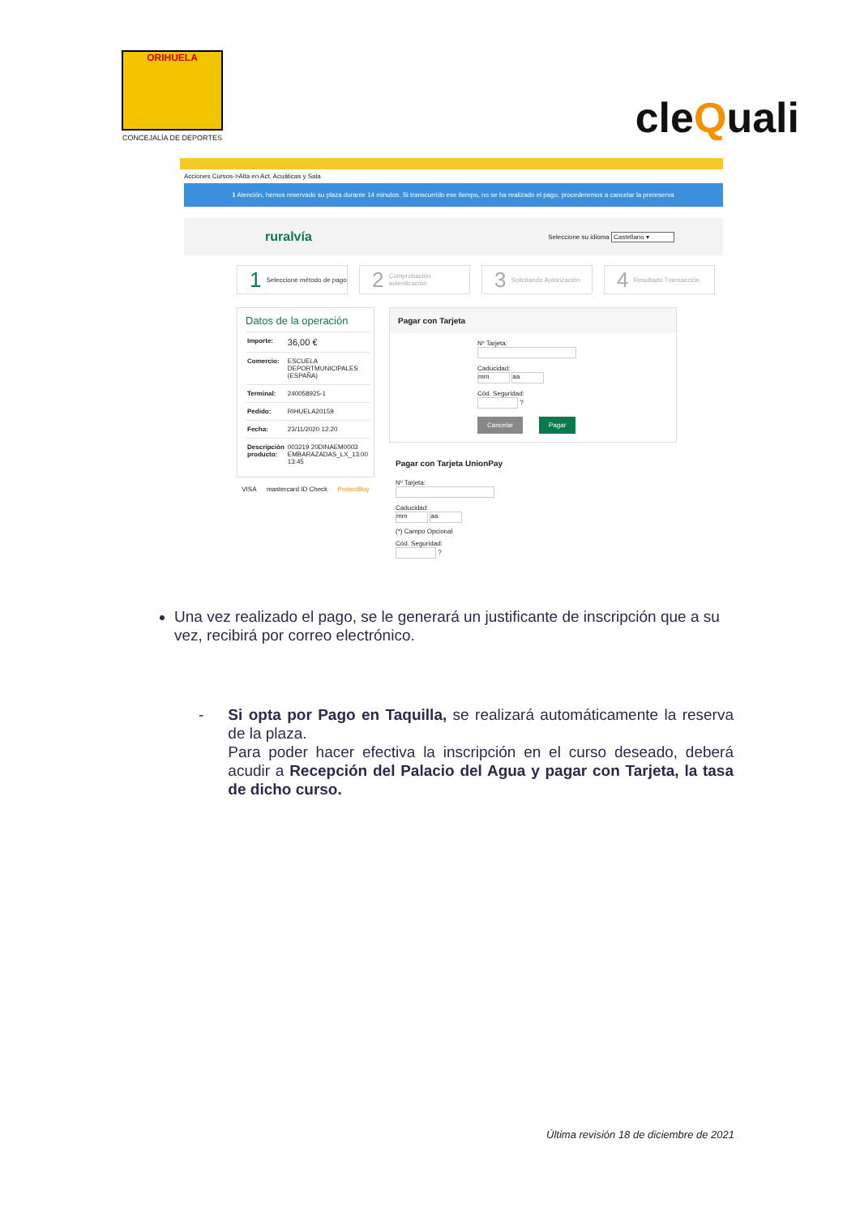ORIHUELA
CONCEJALÍA DE DEPORTES
cleQuali
Acciones Cursos->Alta en Act. Acuáticas y Sala
ℹ Atención, hemos reservado su plaza durante 14 minutos. Si transcurrido ese tiempo, no se ha realizado el pago, procederemos a cancelar la prereserva
ruralvía Seleccione su idioma Castellano ▾
1 Seleccione método de pago
2 Comprobación autenticación
3 Solicitando Autorización
4 Resultado Transacción
Datos de la operación
| Importe: | 36,00 € |
| Comercio: | ESCUELA DEPORTMUNICIPALES (ESPAÑA) |
| Terminal: | 240058925-1 |
| Pedido: | RIHUELA20159 |
| Fecha: | 23/11/2020 12:20 |
| Descripción producto: | 003219 20DINAEM0003 EMBARAZADAS_LX_13:00 13:45 |
VISA mastercard ID Check ProtectBuy
Pagar con Tarjeta
Nº Tarjeta:
Caducidad:
mm aa
Cód. Seguridad:
?
Cancelar Pagar
Pagar con Tarjeta UnionPay
Nº Tarjeta:
Caducidad:
mm aa
(*) Campo Opcional
Cód. Seguridad:
?
Una vez realizado el pago, se le generará un justificante de inscripción que a su vez, recibirá por correo electrónico.
- Si opta por Pago en Taquilla, se realizará automáticamente la reserva de la plaza.
Para poder hacer efectiva la inscripción en el curso deseado, deberá acudir a Recepción del Palacio del Agua y pagar con Tarjeta, la tasa de dicho curso.
Última revisión 18 de diciembre de 2021